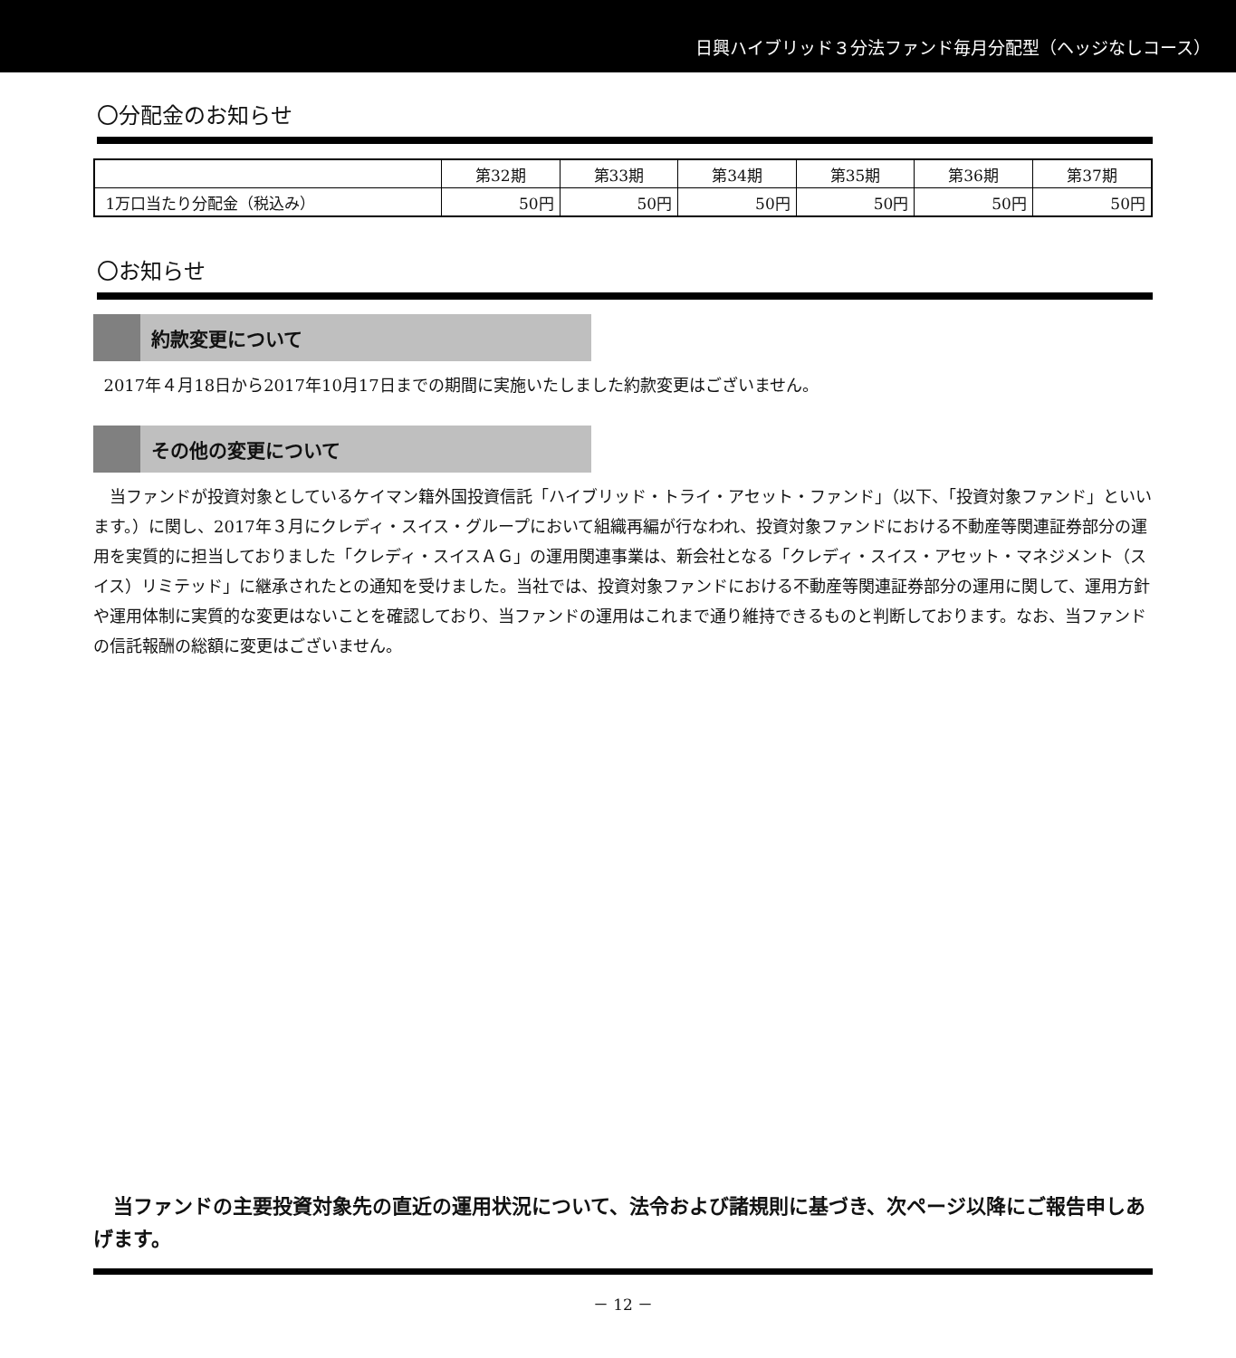日興ハイブリッド３分法ファンド毎月分配型（ヘッジなしコース）
〇分配金のお知らせ
| | 第32期 | 第33期 | 第34期 | 第35期 | 第36期 | 第37期 |
| --- | --- | --- | --- | --- | --- | --- |
| 1万口当たり分配金（税込み） | 50円 | 50円 | 50円 | 50円 | 50円 | 50円 |
〇お知らせ
約款変更について
2017年４月18日から2017年10月17日までの期間に実施いたしました約款変更はございません。
その他の変更について
　当ファンドが投資対象としているケイマン籍外国投資信託「ハイブリッド・トライ・アセット・ファンド」（以下、「投資対象ファンド」といいます。）に関し、2017年３月にクレディ・スイス・グループにおいて組織再編が行なわれ、投資対象ファンドにおける不動産等関連証券部分の運用を実質的に担当しておりました「クレディ・スイスＡＧ」の運用関連事業は、新会社となる「クレディ・スイス・アセット・マネジメント（スイス）リミテッド」に継承されたとの通知を受けました。当社では、投資対象ファンドにおける不動産等関連証券部分の運用に関して、運用方針や運用体制に実質的な変更はないことを確認しており、当ファンドの運用はこれまで通り維持できるものと判断しております。なお、当ファンドの信託報酬の総額に変更はございません。
　当ファンドの主要投資対象先の直近の運用状況について、法令および諸規則に基づき、次ページ以降にご報告申しあげます。
－ 12 －